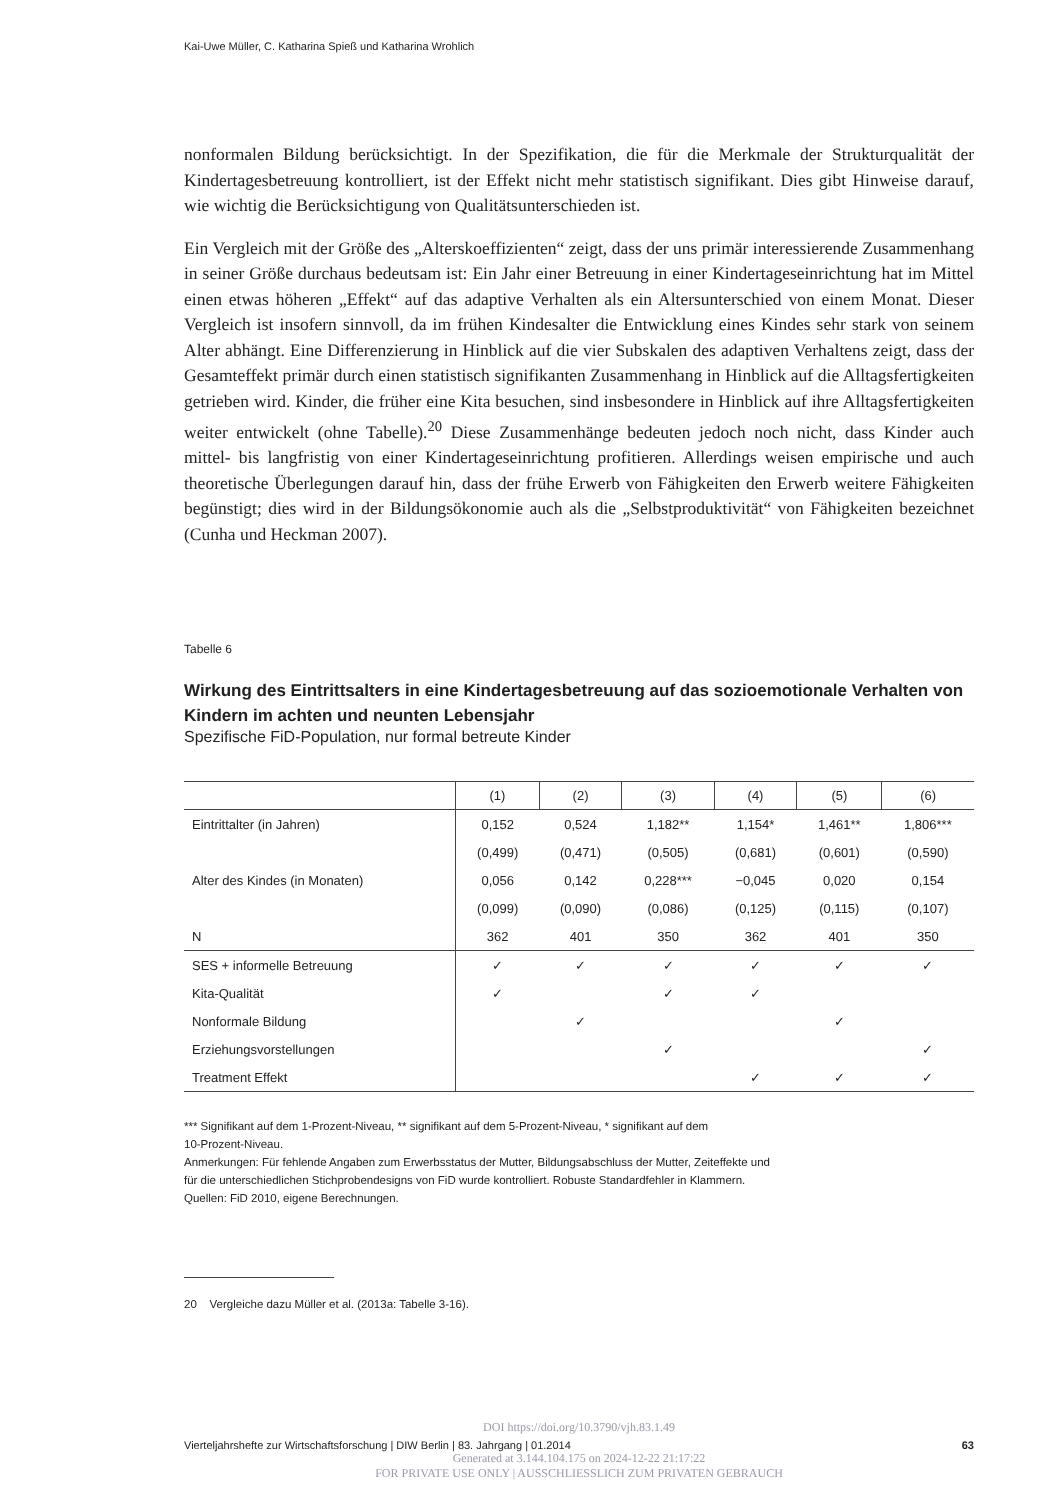Kai-Uwe Müller, C. Katharina Spieß und Katharina Wrohlich
nonformalen Bildung berücksichtigt. In der Spezifikation, die für die Merkmale der Strukturqualität der Kindertagesbetreuung kontrolliert, ist der Effekt nicht mehr statistisch signifikant. Dies gibt Hinweise darauf, wie wichtig die Berücksichtigung von Qualitätsunterschieden ist.
Ein Vergleich mit der Größe des „Alterskoeffizienten“ zeigt, dass der uns primär interessierende Zusammenhang in seiner Größe durchaus bedeutsam ist: Ein Jahr einer Betreuung in einer Kindertageseinrichtung hat im Mittel einen etwas höheren „Effekt“ auf das adaptive Verhalten als ein Altersunterschied von einem Monat. Dieser Vergleich ist insofern sinnvoll, da im frühen Kindesalter die Entwicklung eines Kindes sehr stark von seinem Alter abhängt. Eine Differenzierung in Hinblick auf die vier Subskalen des adaptiven Verhaltens zeigt, dass der Gesamteffekt primär durch einen statistisch signifikanten Zusammenhang in Hinblick auf die Alltagsfertigkeiten getrieben wird. Kinder, die früher eine Kita besuchen, sind insbesondere in Hinblick auf ihre Alltagsfertigkeiten weiter entwickelt (ohne Tabelle).<sup>20</sup> Diese Zusammenhänge bedeuten jedoch noch nicht, dass Kinder auch mittel- bis langfristig von einer Kindertageseinrichtung profitieren. Allerdings weisen empirische und auch theoretische Überlegungen darauf hin, dass der frühe Erwerb von Fähigkeiten den Erwerb weitere Fähigkeiten begünstigt; dies wird in der Bildungsökonomie auch als die „Selbstproduktivität“ von Fähigkeiten bezeichnet (Cunha und Heckman 2007).
Tabelle 6
Wirkung des Eintrittsalters in eine Kindertagesbetreuung auf das sozioemotionale Verhalten von Kindern im achten und neunten Lebensjahr
Spezifische FiD-Population, nur formal betreute Kinder
| | (1) | (2) | (3) | (4) | (5) | (6) |
| --- | --- | --- | --- | --- | --- | --- |
| Eintrittalter (in Jahren) | 0,152 | 0,524 | 1,182** | 1,154* | 1,461** | 1,806*** |
| | (0,499) | (0,471) | (0,505) | (0,681) | (0,601) | (0,590) |
| Alter des Kindes (in Monaten) | 0,056 | 0,142 | 0,228*** | −0,045 | 0,020 | 0,154 |
| | (0,099) | (0,090) | (0,086) | (0,125) | (0,115) | (0,107) |
| N | 362 | 401 | 350 | 362 | 401 | 350 |
| SES + informelle Betreuung | ✓ | ✓ | ✓ | ✓ | ✓ | ✓ |
| Kita-Qualität | ✓ | | ✓ | ✓ | | |
| Nonformale Bildung | | ✓ | | | ✓ | |
| Erziehungsvorstellungen | | | ✓ | | | ✓ |
| Treatment Effekt | | | | ✓ | ✓ | ✓ |
*** Signifikant auf dem 1-Prozent-Niveau, ** signifikant auf dem 5-Prozent-Niveau, * signifikant auf dem
10-Prozent-Niveau.
Anmerkungen: Für fehlende Angaben zum Erwerbsstatus der Mutter, Bildungsabschluss der Mutter, Zeiteffekte und
für die unterschiedlichen Stichprobendesigns von FiD wurde kontrolliert. Robuste Standardfehler in Klammern.
Quellen: FiD 2010, eigene Berechnungen.
20 Vergleiche dazu Müller et al. (2013a: Tabelle 3-16).
DOI https://doi.org/10.3790/vjh.83.1.49
Vierteljahrshefte zur Wirtschaftsforschung | DIW Berlin | 83. Jahrgang | 01.2014 63
Generated at 3.144.104.175 on 2024-12-22 21:17:22
FOR PRIVATE USE ONLY | AUSSCHLIESSLICH ZUM PRIVATEN GEBRAUCH